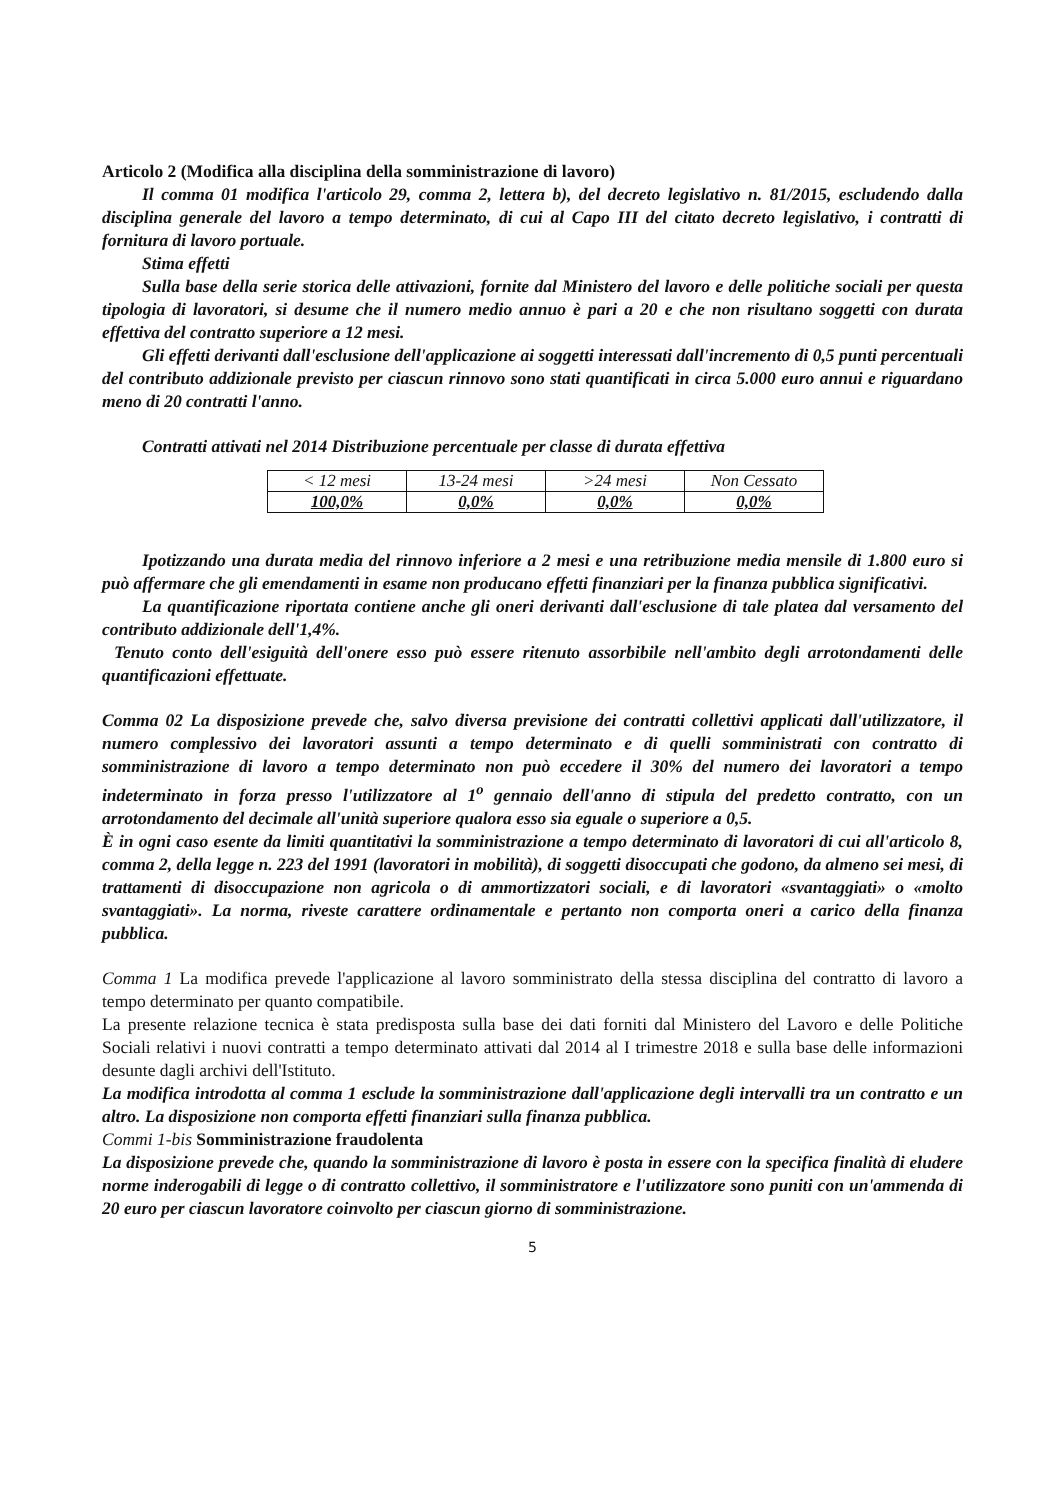Articolo 2 (Modifica alla disciplina della somministrazione di lavoro)
Il comma 01 modifica l'articolo 29, comma 2, lettera b), del decreto legislativo n. 81/2015, escludendo dalla disciplina generale del lavoro a tempo determinato, di cui al Capo III del citato decreto legislativo, i contratti di fornitura di lavoro portuale.
Stima effetti
Sulla base della serie storica delle attivazioni, fornite dal Ministero del lavoro e delle politiche sociali per questa tipologia di lavoratori, si desume che il numero medio annuo è pari a 20 e che non risultano soggetti con durata effettiva del contratto superiore a 12 mesi.
Gli effetti derivanti dall'esclusione dell'applicazione ai soggetti interessati dall'incremento di 0,5 punti percentuali del contributo addizionale previsto per ciascun rinnovo sono stati quantificati in circa 5.000 euro annui e riguardano meno di 20 contratti l'anno.
Contratti attivati nel 2014 Distribuzione percentuale per classe di durata effettiva
| < 12 mesi | 13-24 mesi | >24 mesi | Non Cessato |
| 100,0% | 0,0% | 0,0% | 0,0% |
Ipotizzando una durata media del rinnovo inferiore a 2 mesi e una retribuzione media mensile di 1.800 euro si può affermare che gli emendamenti in esame non producano effetti finanziari per la finanza pubblica significativi.
La quantificazione riportata contiene anche gli oneri derivanti dall'esclusione di tale platea dal versamento del contributo addizionale dell'1,4%.
Tenuto conto dell'esiguità dell'onere esso può essere ritenuto assorbibile nell'ambito degli arrotondamenti delle quantificazioni effettuate.
Comma 02 La disposizione prevede che, salvo diversa previsione dei contratti collettivi applicati dall'utilizzatore, il numero complessivo dei lavoratori assunti a tempo determinato e di quelli somministrati con contratto di somministrazione di lavoro a tempo determinato non può eccedere il 30% del numero dei lavoratori a tempo indeterminato in forza presso l'utilizzatore al 1<sup>o</sup> gennaio dell'anno di stipula del predetto contratto, con un arrotondamento del decimale all'unità superiore qualora esso sia eguale o superiore a 0,5.
È in ogni caso esente da limiti quantitativi la somministrazione a tempo determinato di lavoratori di cui all'articolo 8, comma 2, della legge n. 223 del 1991 (lavoratori in mobilità), di soggetti disoccupati che godono, da almeno sei mesi, di trattamenti di disoccupazione non agricola o di ammortizzatori sociali, e di lavoratori «svantaggiati» o «molto svantaggiati». La norma, riveste carattere ordinamentale e pertanto non comporta oneri a carico della finanza pubblica.
Comma 1 La modifica prevede l'applicazione al lavoro somministrato della stessa disciplina del contratto di lavoro a tempo determinato per quanto compatibile.
La presente relazione tecnica è stata predisposta sulla base dei dati forniti dal Ministero del Lavoro e delle Politiche Sociali relativi i nuovi contratti a tempo determinato attivati dal 2014 al I trimestre 2018 e sulla base delle informazioni desunte dagli archivi dell'Istituto.
La modifica introdotta al comma 1 esclude la somministrazione dall'applicazione degli intervalli tra un contratto e un altro. La disposizione non comporta effetti finanziari sulla finanza pubblica.
Commi 1-bis Somministrazione fraudolenta
La disposizione prevede che, quando la somministrazione di lavoro è posta in essere con la specifica finalità di eludere norme inderogabili di legge o di contratto collettivo, il somministratore e l'utilizzatore sono puniti con un'ammenda di 20 euro per ciascun lavoratore coinvolto per ciascun giorno di somministrazione.
5